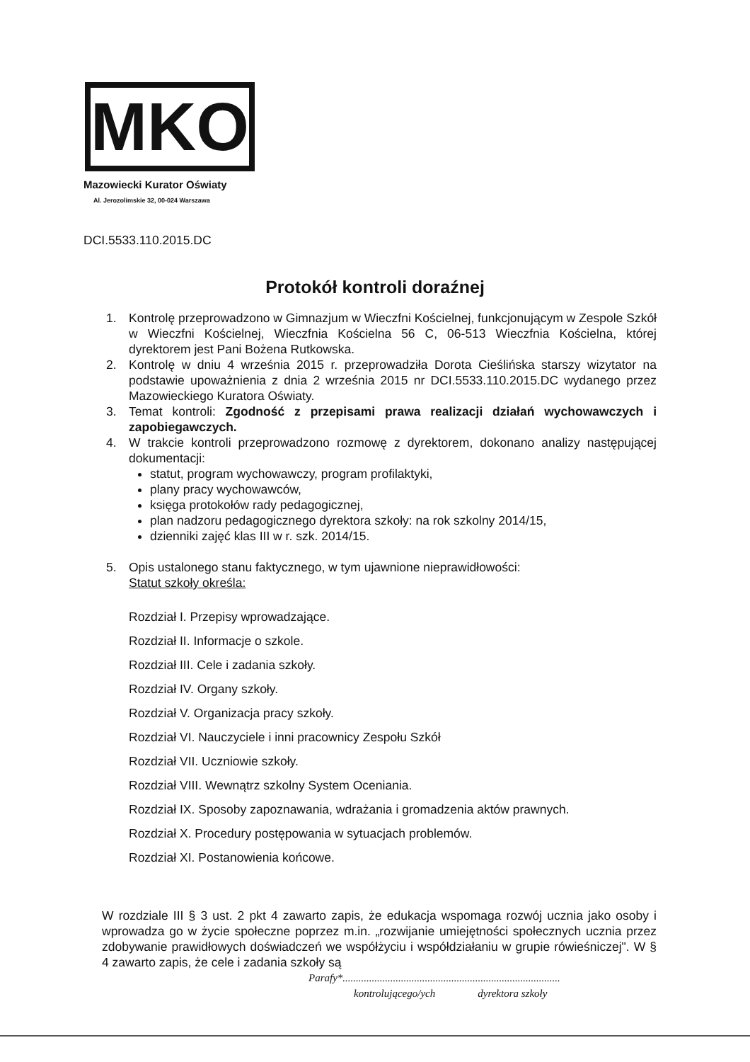MKO
Mazowiecki Kurator Oświaty
Al. Jerozolimskie 32, 00-024 Warszawa
DCI.5533.110.2015.DC
Protokół kontroli doraźnej
1. Kontrolę przeprowadzono w Gimnazjum w Wieczfni Kościelnej, funkcjonującym w Zespole Szkół w Wieczfni Kościelnej, Wieczfnia Kościelna 56 C, 06-513 Wieczfnia Kościelna, której dyrektorem jest Pani Bożena Rutkowska.
2. Kontrolę w dniu 4 września 2015 r. przeprowadziła Dorota Cieślińska starszy wizytator na podstawie upoważnienia z dnia 2 września 2015 nr DCI.5533.110.2015.DC wydanego przez Mazowieckiego Kuratora Oświaty.
3. Temat kontroli: Zgodność z przepisami prawa realizacji działań wychowawczych i zapobiegawczych.
4. W trakcie kontroli przeprowadzono rozmowę z dyrektorem, dokonano analizy następującej dokumentacji:
statut, program wychowawczy, program profilaktyki,
plany pracy wychowawców,
księga protokołów rady pedagogicznej,
plan nadzoru pedagogicznego dyrektora szkoły: na rok szkolny 2014/15,
dzienniki zajęć klas III w r. szk. 2014/15.
5. Opis ustalonego stanu faktycznego, w tym ujawnione nieprawidłowości:
Statut szkoły określa:
Rozdział I. Przepisy wprowadzające.
Rozdział II. Informacje o szkole.
Rozdział III. Cele i zadania szkoły.
Rozdział IV. Organy szkoły.
Rozdział V. Organizacja pracy szkoły.
Rozdział VI. Nauczyciele i inni pracownicy Zespołu Szkół
Rozdział VII. Uczniowie szkoły.
Rozdział VIII. Wewnątrz szkolny System Oceniania.
Rozdział IX. Sposoby zapoznawania, wdrażania i gromadzenia aktów prawnych.
Rozdział X. Procedury postępowania w sytuacjach problemów.
Rozdział XI. Postanowienia końcowe.
W rozdziale III § 3 ust. 2 pkt 4 zawarto zapis, że edukacja wspomaga rozwój ucznia jako osoby i wprowadza go w życie społeczne poprzez m.in. „rozwijanie umiejętności społecznych ucznia przez zdobywanie prawidłowych doświadczeń we współżyciu i współdziałaniu w grupie rówieśniczej". W § 4 zawarto zapis, że cele i zadania szkoły są
Parafy*..................................................................................
kontrolującego/ych dyrektora szkoły